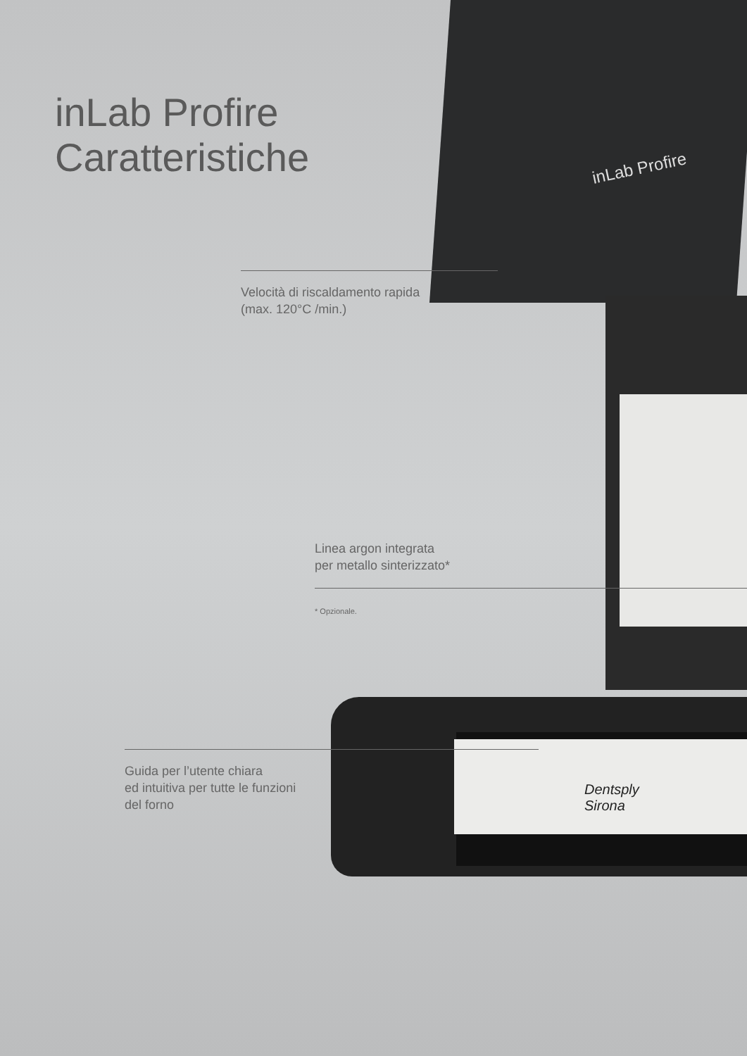inLab Profire
Caratteristiche
inLab Profire
Velocità di riscaldamento rapida
(max. 120°C /min.)
Linea argon integrata
per metallo sinterizzato*
* Opzionale.
Dentsply
Sirona
Guida per l’utente chiara
ed intuitiva per tutte le funzioni
del forno